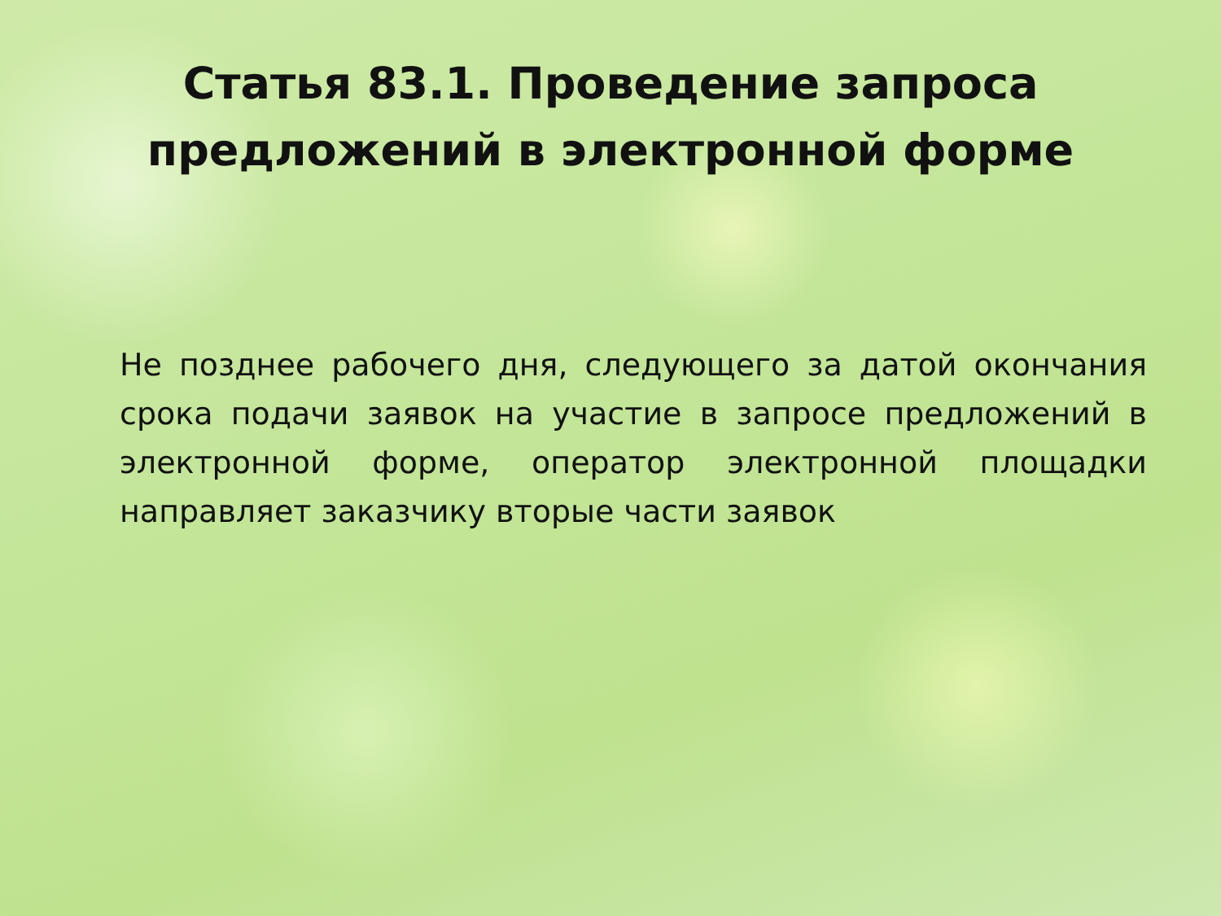Статья 83.1. Проведение запроса
предложений в электронной форме
Не позднее рабочего дня, следующего за датой окончания срока подачи заявок на участие в запросе предложений в электронной форме, оператор электронной площадки направляет заказчику вторые части заявок